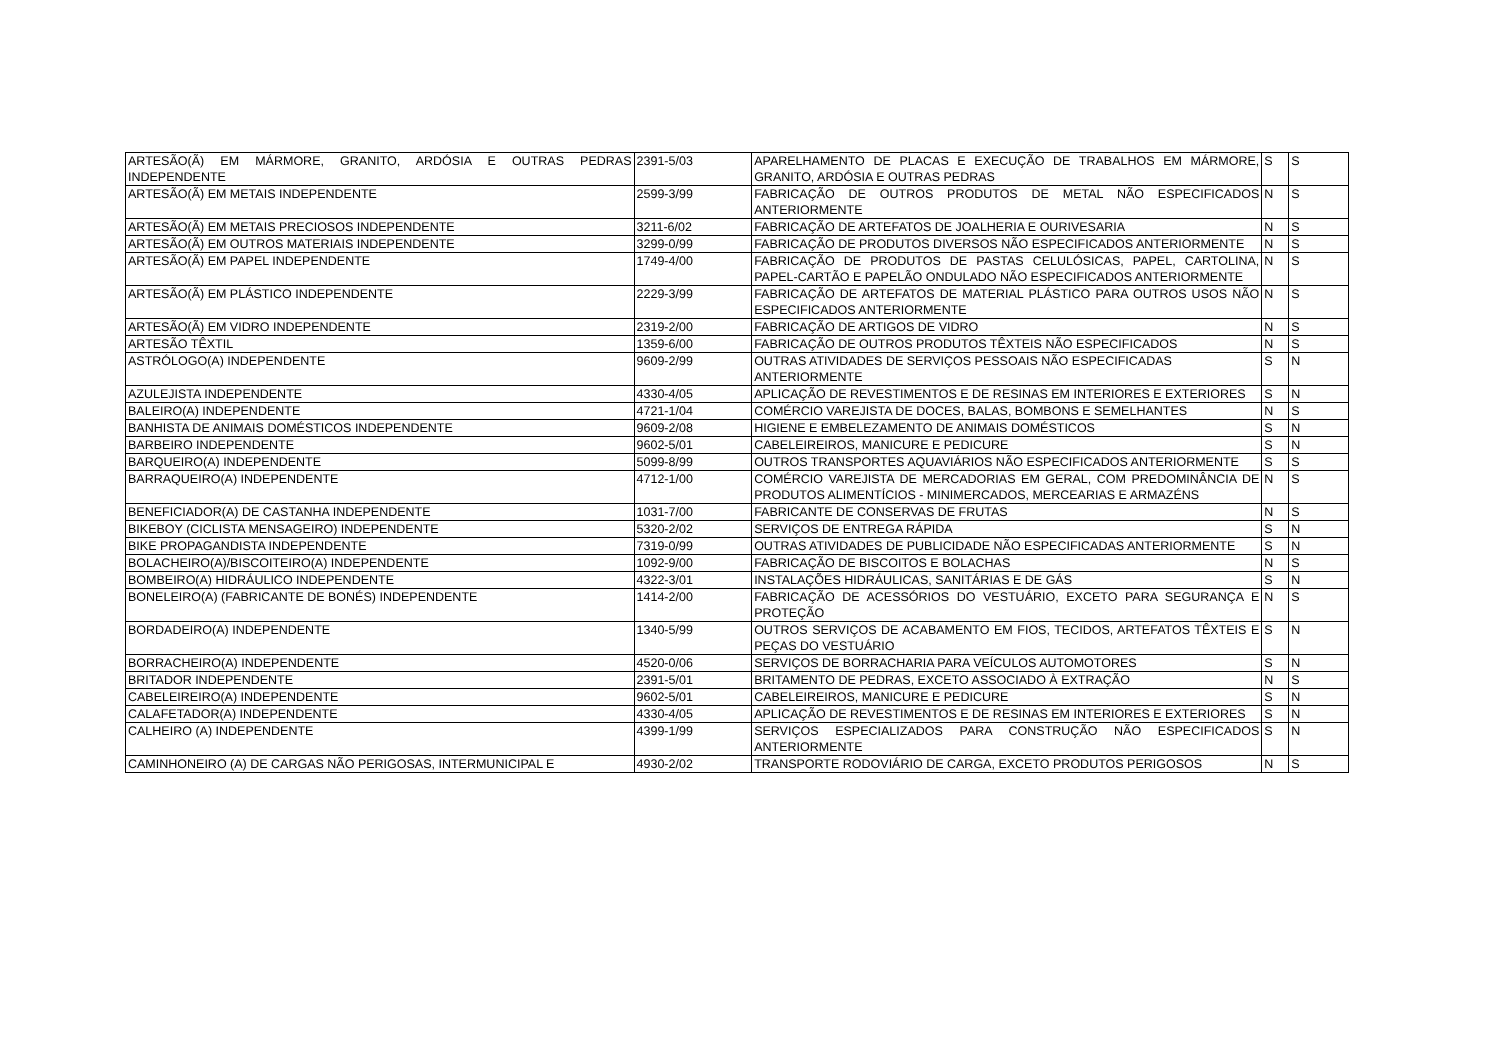| ARTESÃO(Ã) EM MÁRMORE, GRANITO, ARDÓSIA E OUTRAS PEDRAS INDEPENDENTE | 2391-5/03 | APARELHAMENTO DE PLACAS E EXECUÇÃO DE TRABALHOS EM MÁRMORE, GRANITO, ARDÓSIA E OUTRAS PEDRAS | S | S |
| ARTESÃO(Ã) EM METAIS INDEPENDENTE | 2599-3/99 | FABRICAÇÃO DE OUTROS PRODUTOS DE METAL NÃO ESPECIFICADOS ANTERIORMENTE | N | S |
| ARTESÃO(Ã) EM METAIS PRECIOSOS INDEPENDENTE | 3211-6/02 | FABRICAÇÃO DE ARTEFATOS DE JOALHERIA E OURIVESARIA | N | S |
| ARTESÃO(Ã) EM OUTROS MATERIAIS INDEPENDENTE | 3299-0/99 | FABRICAÇÃO DE PRODUTOS DIVERSOS NÃO ESPECIFICADOS ANTERIORMENTE | N | S |
| ARTESÃO(Ã) EM PAPEL INDEPENDENTE | 1749-4/00 | FABRICAÇÃO DE PRODUTOS DE PASTAS CELULÓSICAS, PAPEL, CARTOLINA, PAPEL-CARTÃO E PAPELÃO ONDULADO NÃO ESPECIFICADOS ANTERIORMENTE | N | S |
| ARTESÃO(Ã) EM PLÁSTICO INDEPENDENTE | 2229-3/99 | FABRICAÇÃO DE ARTEFATOS DE MATERIAL PLÁSTICO PARA OUTROS USOS NÃO ESPECIFICADOS ANTERIORMENTE | N | S |
| ARTESÃO(Ã) EM VIDRO INDEPENDENTE | 2319-2/00 | FABRICAÇÃO DE ARTIGOS DE VIDRO | N | S |
| ARTESÃO TÊXTIL | 1359-6/00 | FABRICAÇÃO DE OUTROS PRODUTOS TÊXTEIS NÃO ESPECIFICADOS | N | S |
| ASTRÓLOGO(A) INDEPENDENTE | 9609-2/99 | OUTRAS ATIVIDADES DE SERVIÇOS PESSOAIS NÃO ESPECIFICADAS ANTERIORMENTE | S | N |
| AZULEJISTA INDEPENDENTE | 4330-4/05 | APLICAÇÃO DE REVESTIMENTOS E DE RESINAS EM INTERIORES E EXTERIORES | S | N |
| BALEIRO(A) INDEPENDENTE | 4721-1/04 | COMÉRCIO VAREJISTA DE DOCES, BALAS, BOMBONS E SEMELHANTES | N | S |
| BANHISTA DE ANIMAIS DOMÉSTICOS INDEPENDENTE | 9609-2/08 | HIGIENE E EMBELEZAMENTO DE ANIMAIS DOMÉSTICOS | S | N |
| BARBEIRO INDEPENDENTE | 9602-5/01 | CABELEIREIROS, MANICURE E PEDICURE | S | N |
| BARQUEIRO(A) INDEPENDENTE | 5099-8/99 | OUTROS TRANSPORTES AQUAVIÁRIOS NÃO ESPECIFICADOS ANTERIORMENTE | S | S |
| BARRAQUEIRO(A) INDEPENDENTE | 4712-1/00 | COMÉRCIO VAREJISTA DE MERCADORIAS EM GERAL, COM PREDOMINÂNCIA DE PRODUTOS ALIMENTÍCIOS - MINIMERCADOS, MERCEARIAS E ARMAZÉNS | N | S |
| BENEFICIADOR(A) DE CASTANHA INDEPENDENTE | 1031-7/00 | FABRICANTE DE CONSERVAS DE FRUTAS | N | S |
| BIKEBOY (CICLISTA MENSAGEIRO) INDEPENDENTE | 5320-2/02 | SERVIÇOS DE ENTREGA RÁPIDA | S | N |
| BIKE PROPAGANDISTA INDEPENDENTE | 7319-0/99 | OUTRAS ATIVIDADES DE PUBLICIDADE NÃO ESPECIFICADAS ANTERIORMENTE | S | N |
| BOLACHEIRO(A)/BISCOITEIRO(A) INDEPENDENTE | 1092-9/00 | FABRICAÇÃO DE BISCOITOS E BOLACHAS | N | S |
| BOMBEIRO(A) HIDRÁULICO INDEPENDENTE | 4322-3/01 | INSTALAÇÕES HIDRÁULICAS, SANITÁRIAS E DE GÁS | S | N |
| BONELEIRO(A) (FABRICANTE DE BONÉS) INDEPENDENTE | 1414-2/00 | FABRICAÇÃO DE ACESSÓRIOS DO VESTUÁRIO, EXCETO PARA SEGURANÇA E PROTEÇÃO | N | S |
| BORDADEIRO(A) INDEPENDENTE | 1340-5/99 | OUTROS SERVIÇOS DE ACABAMENTO EM FIOS, TECIDOS, ARTEFATOS TÊXTEIS E PEÇAS DO VESTUÁRIO | S | N |
| BORRACHEIRO(A) INDEPENDENTE | 4520-0/06 | SERVIÇOS DE BORRACHARIA PARA VEÍCULOS AUTOMOTORES | S | N |
| BRITADOR INDEPENDENTE | 2391-5/01 | BRITAMENTO DE PEDRAS, EXCETO ASSOCIADO À EXTRAÇÃO | N | S |
| CABELEIREIRO(A) INDEPENDENTE | 9602-5/01 | CABELEIREIROS, MANICURE E PEDICURE | S | N |
| CALAFETADOR(A) INDEPENDENTE | 4330-4/05 | APLICAÇÃO DE REVESTIMENTOS E DE RESINAS EM INTERIORES E EXTERIORES | S | N |
| CALHEIRO (A) INDEPENDENTE | 4399-1/99 | SERVIÇOS ESPECIALIZADOS PARA CONSTRUÇÃO NÃO ESPECIFICADOS ANTERIORMENTE | S | N |
| CAMINHONEIRO (A) DE CARGAS NÃO PERIGOSAS, INTERMUNICIPAL E | 4930-2/02 | TRANSPORTE RODOVIÁRIO DE CARGA, EXCETO PRODUTOS PERIGOSOS | N | S |